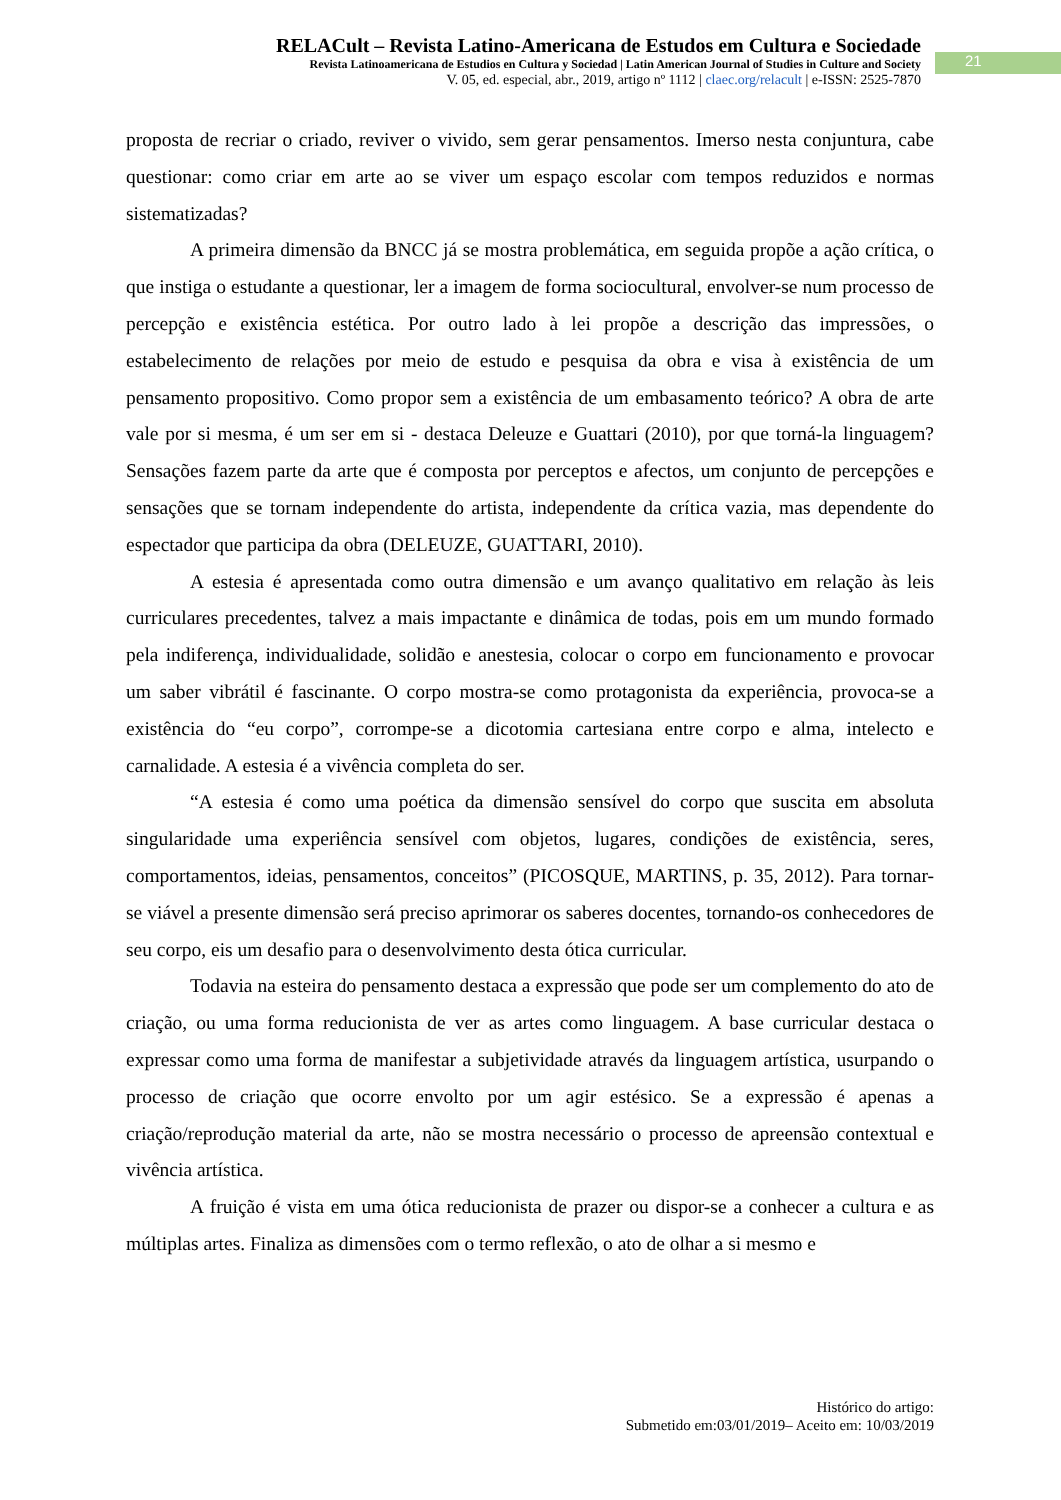RELACult – Revista Latino-Americana de Estudos em Cultura e Sociedade
Revista Latinoamericana de Estudios en Cultura y Sociedad | Latin American Journal of Studies in Culture and Society
V. 05, ed. especial, abr., 2019, artigo nº 1112 | claec.org/relacult | e-ISSN: 2525-7870
21
proposta de recriar o criado, reviver o vivido, sem gerar pensamentos. Imerso nesta conjuntura, cabe questionar: como criar em arte ao se viver um espaço escolar com tempos reduzidos e normas sistematizadas?
A primeira dimensão da BNCC já se mostra problemática, em seguida propõe a ação crítica, o que instiga o estudante a questionar, ler a imagem de forma sociocultural, envolver-se num processo de percepção e existência estética. Por outro lado à lei propõe a descrição das impressões, o estabelecimento de relações por meio de estudo e pesquisa da obra e visa à existência de um pensamento propositivo. Como propor sem a existência de um embasamento teórico? A obra de arte vale por si mesma, é um ser em si - destaca Deleuze e Guattari (2010), por que torná-la linguagem? Sensações fazem parte da arte que é composta por perceptos e afectos, um conjunto de percepções e sensações que se tornam independente do artista, independente da crítica vazia, mas dependente do espectador que participa da obra (DELEUZE, GUATTARI, 2010).
A estesia é apresentada como outra dimensão e um avanço qualitativo em relação às leis curriculares precedentes, talvez a mais impactante e dinâmica de todas, pois em um mundo formado pela indiferença, individualidade, solidão e anestesia, colocar o corpo em funcionamento e provocar um saber vibrátil é fascinante. O corpo mostra-se como protagonista da experiência, provoca-se a existência do “eu corpo”, corrompe-se a dicotomia cartesiana entre corpo e alma, intelecto e carnalidade. A estesia é a vivência completa do ser.
“A estesia é como uma poética da dimensão sensível do corpo que suscita em absoluta singularidade uma experiência sensível com objetos, lugares, condições de existência, seres, comportamentos, ideias, pensamentos, conceitos” (PICOSQUE, MARTINS, p. 35, 2012). Para tornar-se viável a presente dimensão será preciso aprimorar os saberes docentes, tornando-os conhecedores de seu corpo, eis um desafio para o desenvolvimento desta ótica curricular.
Todavia na esteira do pensamento destaca a expressão que pode ser um complemento do ato de criação, ou uma forma reducionista de ver as artes como linguagem. A base curricular destaca o expressar como uma forma de manifestar a subjetividade através da linguagem artística, usurpando o processo de criação que ocorre envolto por um agir estésico. Se a expressão é apenas a criação/reprodução material da arte, não se mostra necessário o processo de apreensão contextual e vivência artística.
A fruição é vista em uma ótica reducionista de prazer ou dispor-se a conhecer a cultura e as múltiplas artes. Finaliza as dimensões com o termo reflexão, o ato de olhar a si mesmo e
Histórico do artigo:
Submetido em:03/01/2019– Aceito em: 10/03/2019